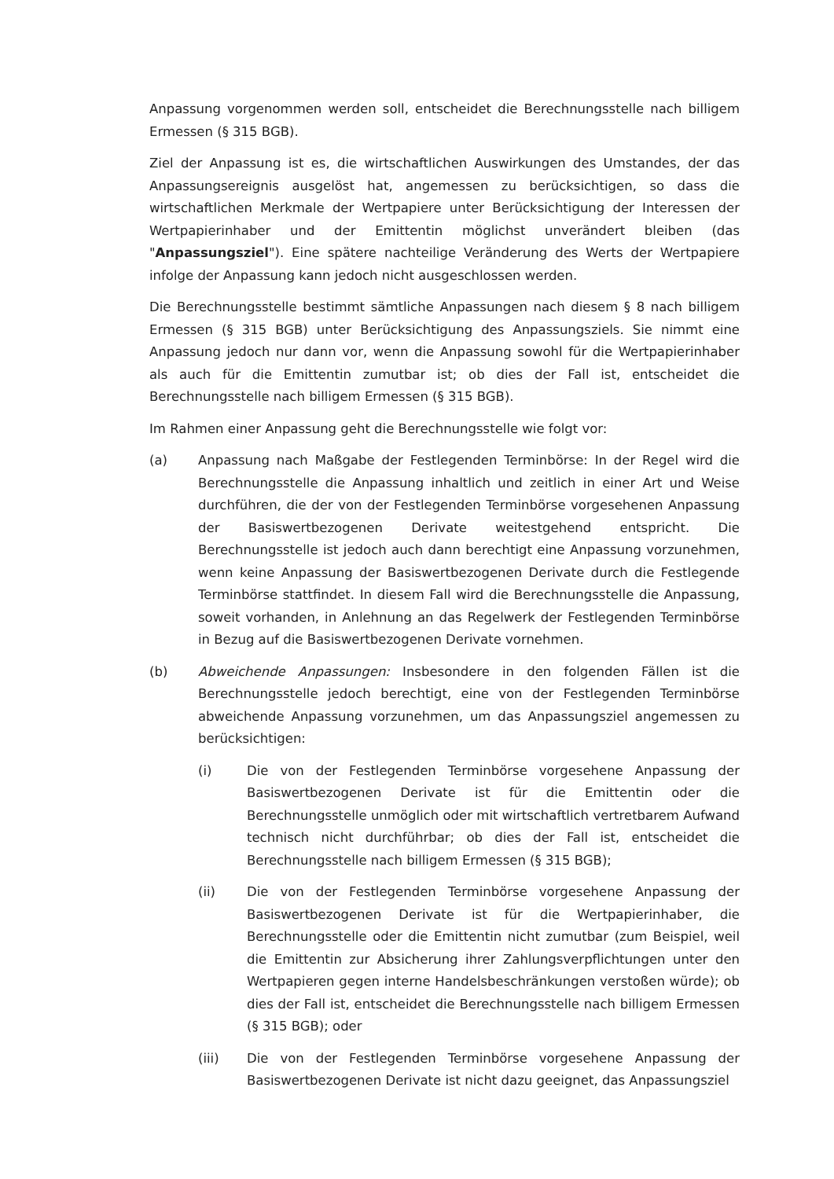Anpassung vorgenommen werden soll, entscheidet die Berechnungsstelle nach billigem Ermessen (§ 315 BGB).
Ziel der Anpassung ist es, die wirtschaftlichen Auswirkungen des Umstandes, der das Anpassungsereignis ausgelöst hat, angemessen zu berücksichtigen, so dass die wirtschaftlichen Merkmale der Wertpapiere unter Berücksichtigung der Interessen der Wertpapierinhaber und der Emittentin möglichst unverändert bleiben (das "Anpassungsziel"). Eine spätere nachteilige Veränderung des Werts der Wertpapiere infolge der Anpassung kann jedoch nicht ausgeschlossen werden.
Die Berechnungsstelle bestimmt sämtliche Anpassungen nach diesem § 8 nach billigem Ermessen (§ 315 BGB) unter Berücksichtigung des Anpassungsziels. Sie nimmt eine Anpassung jedoch nur dann vor, wenn die Anpassung sowohl für die Wertpapierinhaber als auch für die Emittentin zumutbar ist; ob dies der Fall ist, entscheidet die Berechnungsstelle nach billigem Ermessen (§ 315 BGB).
Im Rahmen einer Anpassung geht die Berechnungsstelle wie folgt vor:
(a) Anpassung nach Maßgabe der Festlegenden Terminbörse: In der Regel wird die Berechnungsstelle die Anpassung inhaltlich und zeitlich in einer Art und Weise durchführen, die der von der Festlegenden Terminbörse vorgesehenen Anpassung der Basiswertbezogenen Derivate weitestgehend entspricht. Die Berechnungsstelle ist jedoch auch dann berechtigt eine Anpassung vorzunehmen, wenn keine Anpassung der Basiswertbezogenen Derivate durch die Festlegende Terminbörse stattfindet. In diesem Fall wird die Berechnungsstelle die Anpassung, soweit vorhanden, in Anlehnung an das Regelwerk der Festlegenden Terminbörse in Bezug auf die Basiswertbezogenen Derivate vornehmen.
(b) Abweichende Anpassungen: Insbesondere in den folgenden Fällen ist die Berechnungsstelle jedoch berechtigt, eine von der Festlegenden Terminbörse abweichende Anpassung vorzunehmen, um das Anpassungsziel angemessen zu berücksichtigen:
(i) Die von der Festlegenden Terminbörse vorgesehene Anpassung der Basiswertbezogenen Derivate ist für die Emittentin oder die Berechnungsstelle unmöglich oder mit wirtschaftlich vertretbarem Aufwand technisch nicht durchführbar; ob dies der Fall ist, entscheidet die Berechnungsstelle nach billigem Ermessen (§ 315 BGB);
(ii) Die von der Festlegenden Terminbörse vorgesehene Anpassung der Basiswertbezogenen Derivate ist für die Wertpapierinhaber, die Berechnungsstelle oder die Emittentin nicht zumutbar (zum Beispiel, weil die Emittentin zur Absicherung ihrer Zahlungsverpflichtungen unter den Wertpapieren gegen interne Handelsbeschränkungen verstoßen würde); ob dies der Fall ist, entscheidet die Berechnungsstelle nach billigem Ermessen (§ 315 BGB); oder
(iii) Die von der Festlegenden Terminbörse vorgesehene Anpassung der Basiswertbezogenen Derivate ist nicht dazu geeignet, das Anpassungsziel